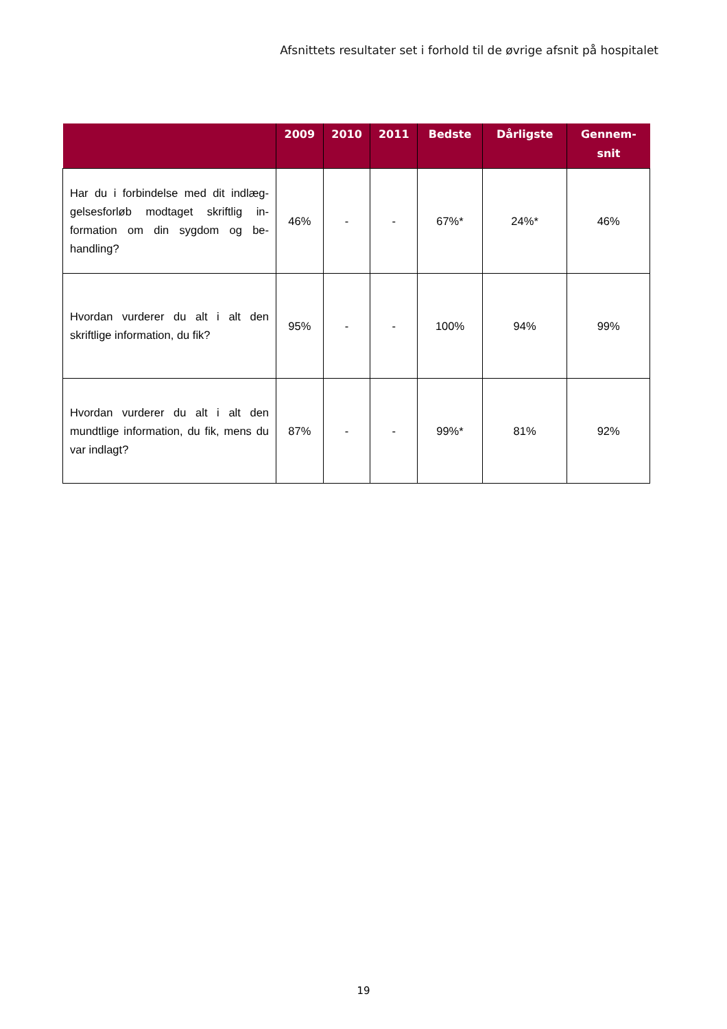Afsnittets resultater set i forhold til de øvrige afsnit på hospitalet
| | 2009 | 2010 | 2011 | Bedste | Dårligste | Gennem- snit |
| --- | --- | --- | --- | --- | --- | --- |
| Har du i forbindelse med dit indlæg­gelsesforløb modtaget skriftlig in­formation om din sygdom og be­handling? | 46% | - | - | 67%* | 24%* | 46% |
| Hvordan vurderer du alt i alt den skriftlige information, du fik? | 95% | - | - | 100% | 94% | 99% |
| Hvordan vurderer du alt i alt den mundtlige information, du fik, mens du var indlagt? | 87% | - | - | 99%* | 81% | 92% |
19